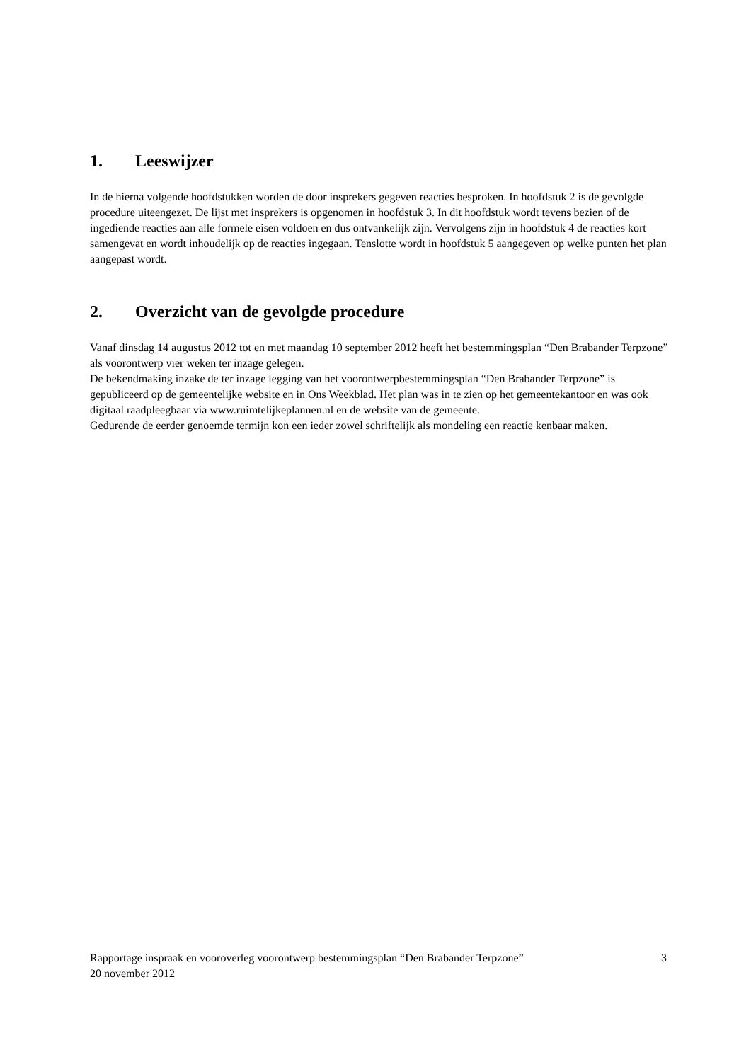1. Leeswijzer
In de hierna volgende hoofdstukken worden de door insprekers gegeven reacties besproken. In hoofdstuk 2 is de gevolgde procedure uiteengezet. De lijst met insprekers is opgenomen in hoofdstuk 3. In dit hoofdstuk wordt tevens bezien of de ingediende reacties aan alle formele eisen voldoen en dus ontvankelijk zijn. Vervolgens zijn in hoofdstuk 4 de reacties kort samengevat en wordt inhoudelijk op de reacties ingegaan. Tenslotte wordt in hoofdstuk 5 aangegeven op welke punten het plan aangepast wordt.
2. Overzicht van de gevolgde procedure
Vanaf dinsdag 14 augustus 2012 tot en met maandag 10 september 2012 heeft het bestemmingsplan “Den Brabander Terpzone” als voorontwerp vier weken ter inzage gelegen.
De bekendmaking inzake de ter inzage legging van het voorontwerpbestemmingsplan “Den Brabander Terpzone” is gepubliceerd op de gemeentelijke website en in Ons Weekblad. Het plan was in te zien op het gemeentekantoor en was ook digitaal raadpleegbaar via www.ruimtelijkeplannen.nl en de website van de gemeente.
Gedurende de eerder genoemde termijn kon een ieder zowel schriftelijk als mondeling een reactie kenbaar maken.
Rapportage inspraak en vooroverleg voorontwerp bestemmingsplan “Den Brabander Terpzone” 3
20 november 2012